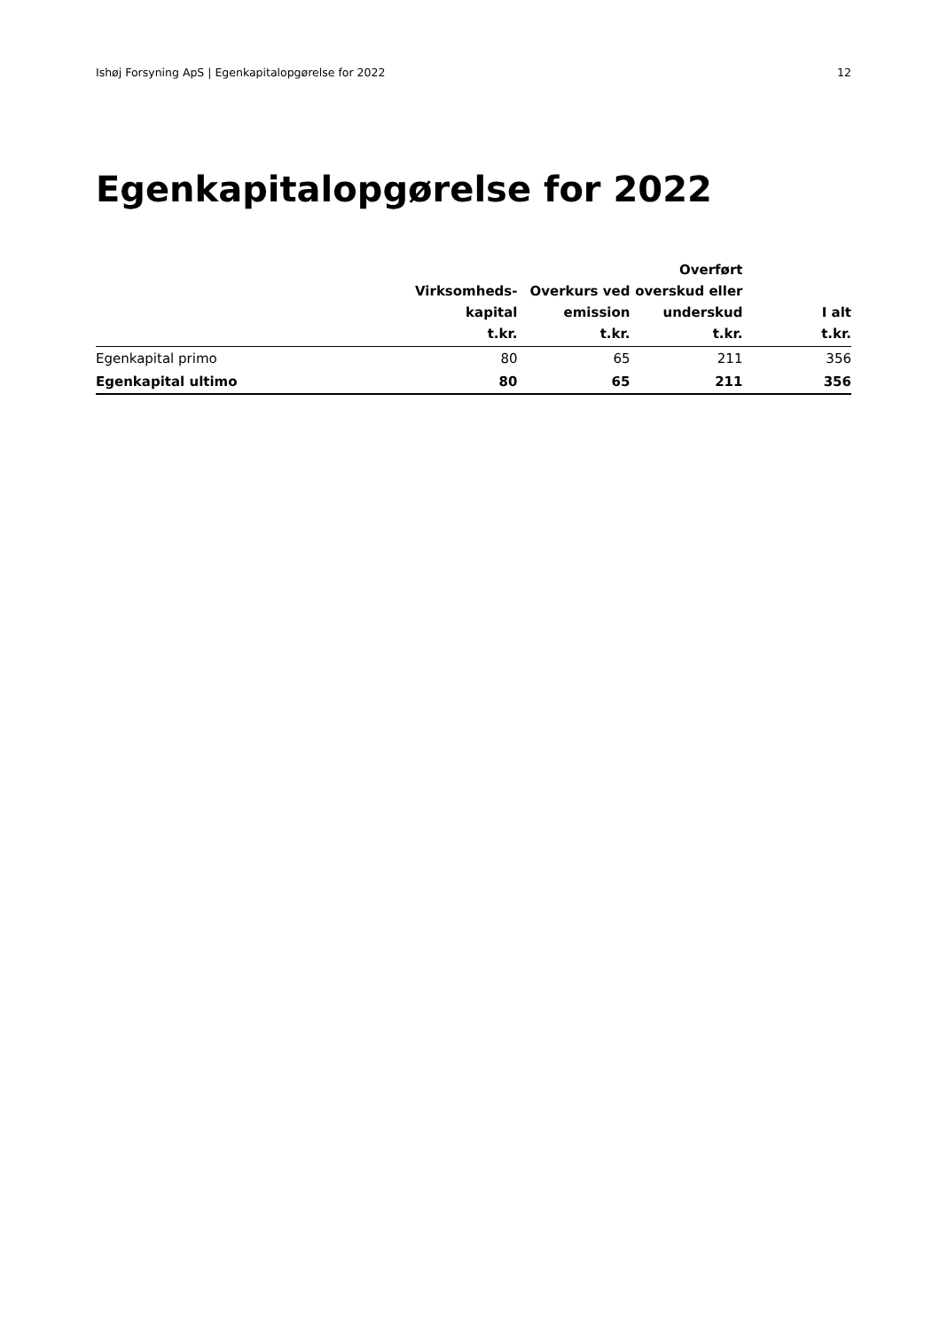Ishøj Forsyning ApS | Egenkapitalopgørelse for 2022 12
Egenkapitalopgørelse for 2022
| | Virksomheds- kapital t.kr. | Overkurs ved emission t.kr. | Overført overskud eller underskud t.kr. | I alt t.kr. |
| --- | --- | --- | --- | --- |
| Egenkapital primo | 80 | 65 | 211 | 356 |
| Egenkapital ultimo | 80 | 65 | 211 | 356 |